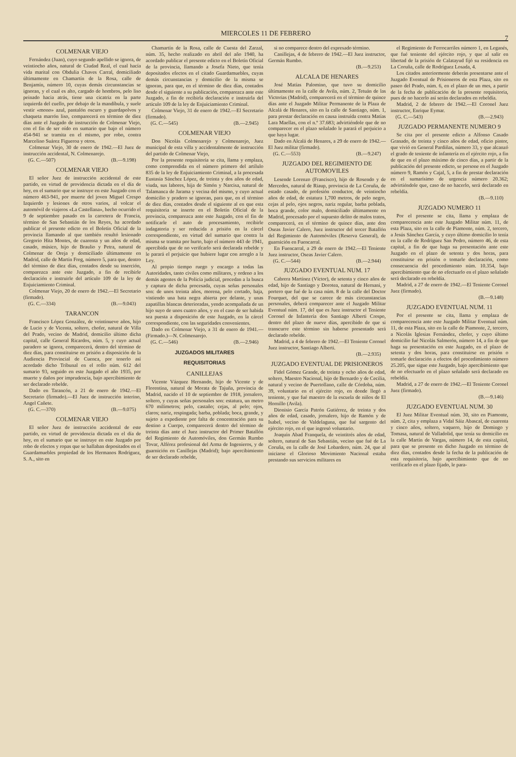MIERCOLES 11 DE FEBRERO
7
COLMENAR VIEJO
Fernández (Juan), cuyo segundo apellido se ignora, de veintiocho años, natural de Ciudad Real, el cual hacía vida marital con Obdulia Chaves Carral, domiciliado últimamente en Chamartín de la Rosa, calle de Benjamín, número 10, cuyas demás circunstancias se ignoran, y el cual es alto, cargado de hombros, pelo liso peinado hacia atrás, tiene una cicatriz en la parte izquierda del cuello, por debajo de la mandíbula, y suele vestir «mono» azul, pantalón oscuro y guardapolvos y chaqueta marrón liso, comparecerá en término de diez días ante el Juzgado de instrucción de Colmenar Viejo, con el fin de ser oído en sumario que bajo el número 454-941 se tramita en el mismo, por robo, contra Marcelino Suárez Figueroa y otros.
Colmenar Viejo, 30 de enero de 1942.—El Juez de instrucción accidental, N. Colmenarejo.
(G. C.—507) (B.—9.198)
COLMENAR VIEJO
El señor Juez de instrucción accidental de este partido, en virtud de providencia dictada en el día de hoy, en el sumario que se instruye en este Juzgado con el número 463-941, por muerte del joven Miguel Crespo Izquierdo y lesiones de otros varios, al volcar el automóvil de viajeros «La Castellana», hecho ocurrido el 9 de septiembre pasado en la carretera de Francia, término de San Sebastián de los Reyes, ha acordado publicar el presente edicto en el Boletín Oficial de la provincia llamando al que también resultó lesionado Gregorio Hita Montes, de cuarenta y un años de edad, casado, músico, hijo de Braulio y Petra, natural de Colmenar de Oreja y domiciliado últimamente en Madrid, calle de Martín Freg, número 5, para que, dentro del término de diez días, contados desde su inserción, comparezca ante este Juzgado, a fin de recibirle declaración e instruirle del artículo 109 de la ley de Enjuiciamiento Criminal.
Colmenar Viejo, 20 de enero de 1942.—El Secretario (firmado).
(G. C.—334) (B.—9.043)
TARANCON
Francisco López González, de veintinueve años, hijo de Lucio y de Vicenta, soltero, chofer, natural de Villa del Prado, vecino de Madrid, domicilio último dicha capital, calle General Ricardos, núm. 5, y cuyo actual paradero se ignora, comparecerá, dentro del término de diez días, para constituirse en prisión a disposición de la Audiencia Provincial de Cuenca, por tenerlo así acordado dicho Tribunal en el rollo núm. 612 del sumario 93, seguido en este Juzgado el año 1935, por muerte y daños por imprudencia, bajo apercibimiento de ser declarado rebelde.
Dado en Tarancón, a 21 de enero de 1942.—El Secretario (firmado).—El Juez de instrucción interino, Angel Cañete.
(G. C.—370) (B.—9.075)
COLMENAR VIEJO
El señor Juez de instrucción accidental de este partido, en virtud de providencia dictada en el día de hoy, en el sumario que se instruye en este Juzgado por robo de efectos y ropas que se hallaban depositados en el Guardamuebles propiedad de los Hermanos Rodríguez, S. A., sito en
Chamartín de la Rosa, calle de Cuesta del Zarzal, núm. 35, hecho realizado en abril del año 1940, ha acordado publicar el presente edicto en el Boletín Oficial de la provincia, llamando a Josefa Nieto, que tenía depositados efectos en el citado Guardamuebles, cuyas demás circunstancias y domicilio de la misma se ignoran, para que, en el término de diez días, contados desde el siguiente a su publicación, comparezca ante este Juzgado, a fin de recibirla declaración e instruirla del artículo 109 de la ley de Enjuiciamiento Criminal.
Colmenar Viejo, 31 de enero de 1942.—El Secretario (firmado).
(G. C.—545) (B.—2.945)
COLMENAR VIEJO
Don Nicolás Colmenarejo y Colmenarejo, Juez municipal de esta villa y accidentalmente de instrucción del partido de Colmenar Viejo,
Por la presente requisitoria se cita, llama y emplaza, como comprendida en el número primero del artílulo 835 de la ley de Enjuiciamiento Criminal, a la procesada Eustasia Sánchez López, de treinta y dos años de edad, viuda, sus labores, hija de Simón y Narcisa, natural de Talamanca de Jarama y vecina del mismo, y cuyo actual domicilio y pradero se ignoran, para que, en el término de diez días, contados desde el siguiente al en que esta requisitoria se inserte en el Boletín Oficial de la provincia, comparezca ante este Juzgado, con el fin de notificarle el auto de procesamiento, recibirle indagatoria y ser reducida a prisión en la cárcel correspondiente, en virtud del sumario que contra la misma se tramita por hurto, bajo el número 443 de 1941, apercibida que de no verifcarlo será declarada rebelde y le parará el perjuicio que hubiere lugar con arreglo a la Ley.
Al propio tiempo ruego y encargo a todas las Autoridades, tanto civiles como militares, y ordeno a los demás agentes de la Policía judicial, procedan a la busca y captura de dicha procesada, cuyas señas personales son: de unos treinta años, morena, pelo cortado, baja, vistiendo una bata negra abierta por delante, y unas zapatillas blancas deterioradas, yendo acompañada de un hijo suyo de unos cuatro años, y en el caso de ser habida sea puesta a disposición de este Juzgado, en la cárcel correspondiente, con las seguridades convenientes.
Dado en Colmenar Viejo, a 31 de enero de 1941.—(Firmado.)—N. Colmenarejo.
(G. C.—546) (B.—2.946)
JUZGADOS MILITARES
REQUISITORIAS
CANILLEJAS
Vicente Vázquez Hernando, hijo de Vicente y de Florentina, natural de Morata de Tajuña, provincia de Madrid, nacido el 10 de septiembre de 1918, jornalero, soltero, y cuyas señas personales son: estatura, un metro 670 milímetros; pelo, castaño; cejas, al pelo; ojos, claros; nariz, respingada; barba, poblada; boca, grande, y sujeto a expediente por falta de concentración para su destino a Cuerpo, comparecerá dentro del término de treinta días ante el Juez instructor del Primer Batallón del Regimiento de Automóviles, don Germán Rumbo Tovar, Alférez profesional del Arma de Ingenieros, y de guarnición en Canillejas (Madrid); bajo apercibimiento de ser declarado rebelde,
si no comparece dentro del expresado término.
Canillejas, 4 de febrero de 1942.—El Juez instructor, Germán Rumbo.
(B.—9.253)
ALCALA DE HENARES
José Matías Palomino, que tuvo su domicilio últimamente en la calle de Avila, núm. 2, Tetuán de las Victorias (Madrid), comparecerá en el término de quince días ante el Juzgado Militar Permanente de la Plaza de Alcalá de Henares, sito en la calle de Santiago, núm. 1, para prestar declaración en causa instruída contra Matías Lara Maellas, con el n.º 37.683; advirtiéndole que de no comparecer en el plazo señalado le parará el perjuicio a que haya lugar.
Dado en Alcalá de Henares, a 29 de enero de 1942.—El Juez militar (firmado).
(G. C.—553) (B.—9.247)
JUZGADO DEL REGIMIENTO DE AUTOMOVILES
Lesende Lorenzo (Francisco), hijo de Rosendo y de Mercedes, natural de Riaup, provincia de La Coruña, de estado casado, de profesión conductor, de veintiocho años de edad, de estatura 1,700 metros, de pelo negro, cejas al pelo, ojos negros, nariz regular, barba poblada, boca grande, color malo, domiciliado últimamente en Madrid, procesado por el supuesto delito de malos tratos, comparecerá, en el término de quince días, ante don Oseas Javier Calero, Juez instructor del tercer Batallón del Regimiento de Automóviles (Reserva General), de guarnición en Fuencarral.
En Fuencarral, a 29 de enero de 1942.—El Teniente Juez instructor, Oseas Javier Calero.
(G. C.—544) (B.—2.944)
JUZGADO EVENTUAL NUM. 17
Cabrera Martínez (Víctor), de setenta y cinco años de edad, hijo de Santiago y Dorotea, natural de Hernani, y portero que fué de la casa núm. 8 de la calle del Doctor Fourquet, del que se carece de más circunstancias personales, deberá comparecer ante el Juzgado Militar Eventual núm. 17, del que es Juez instructor el Teniente Coronel de Infantería don Santiago Alberti Crespo, dentro del plazo de nueve días, apercibido de que si transcurre este término sin haberse presentado será declarado rebelde.
Madrid, a 4 de febrero de 1942.—El Teniente Coronel Juez instructor, Santiago Alberti.
(B.—2.935)
JUZGADO EVENTUAL DE PRISIONEROS
Fidel Gómez Grande, de treinta y ocho años de edad, soltero, Maestro Nacional, hijo de Bernardo y de Cecilia, natural y vecino de Puertollano, calle de Córdoba, núm. 39, voluntario en el ejército rojo, en donde llegó a teniente, y que fué maestro de la escuela de niños de El Hornillo (Avila).
Dionisio García Patrón Gutiérrez, de treinta y dos años de edad, casado, jornalero, hijo de Ramón y de Isabel, vecino de Valdelaguna, que fué sargento del ejército rojo, en el que ingresó voluntario.
Joaquín Abad Franquela, de veintitrés años de edad, soltero, natural de San Sebastián, vecino que fué de La Coruña, en la calle de José Lobardero, núm. 24, que al iniciarse el Glorioso Movimiento Nacional estaba prestando sus servicios militares en
el Regimiento de Ferrocarriles número 1, en Leganés, que fué teniente del ejército rojo, y que al salir en libertad de la prisión de Calatayud fijó su residencia en La Coruña, calle de Rodríguez Losada, 4.
Los citados anteriormente deberán presentarse ante el Juzgado Eventual de Prisioneros de esta Plaza, sito en paseo del Prado, núm. 6, en el plazo de un mes, a partir de la fecha de publicación de la presente requisitoria, pues de no hacerlo así serán declarados en rebeldía.
Madrid, 2 de febrero de 1942.—El Coronel Juez instructor, Enrique Eymar.
(G. C.—543) (B.—2.943)
JUZGADO PERMANENTE NUMERO 9
Se cita por el presente edicto a Alfonso Casado Granado, de treinta y cinco años de edad, oficio pintor, que vivió en General Pardiñas, número 33, y que alcanzó el grado de teniente de infantería en el ejército rojo, a fin de que en el plazo máximo de cinco días, a partir de la publicación del presente edicto, se persone en el Juzgado número 9, Ramón y Cajal, 5, a fin de prestar declaración en el sumarísimo de urgencia número 20.362; advirtiéndole que, caso de no hacerlo, será declarado en rebeldía.
(B.—9.110)
JUZGADO NUMERO 11
Por el presente se cita, llama y emplaza de comparecencia ante este Juzgado Militar núm. 11, de esta Plaza, sito en la calle de Piamonte, núm. 2, tercero, a Jesús Sánchez García, y cuyo último domicilio lo tenía en la calle de Rodríguez San Pedro, número 46, de esta capital, a fin de que haga su presentación ante este Juzgado en el plazo de setenta y dos horas, para constituirse en prisión o tomarle declaración, como consecuencia del procedimiento núm. 10.354, bajo apercibimiento que de no efectuarlo en el plazo señalado será declarado en rebeldía.
Madrid, a 27 de enero de 1942.—El Teniente Coronel Juez (firmado).
(B.—9.148)
JUZGADO EVENTUAL NUM. 11
Por el presente se cita, llama y emplaza de comparecencia ante este Juzgado Militar Eventual núm. 11, de esta Plaza, sito en la calle de Piamonte, 2, tercero, a Nicolás Iglesias Fernández, chofer, y cuyo último domicilio fué Nicolás Salmerón, número 14, a fin de que haga su presentación en este Juzgado, en el plazo de setenta y dos horas, para constituirse en prisión o tomarle declaración a efectos del procedimiento número 25.205, que sigue este Juzgado, bajo apercibimiento que de no efectuarlo en el plazo señalado será declarado en rebeldía.
Madrid, a 27 de enero de 1942.—El Teniente Coronel Juez (firmado).
(B.—9.146)
JUZGADO EVENTUAL NUM. 30
El Juez Militar Eventual núm. 30, sito en Piamonte, núm. 2, cita y emplaza a Vidal Sáiz Abascal, de cuarenta y cinco años, soltero, vaquero, hijo de Domingo y Tomasa, natural de Valladolid, que tenía su domicilio en la calle Martín de Vargas, número 14, de esta capital, para que se presente en dicho Juzgado en término de diez días, contados desde la fecha de la publicación de esta requisitoria, bajo apercibimiento que de no verificarlo en el plazo fijado, le para-